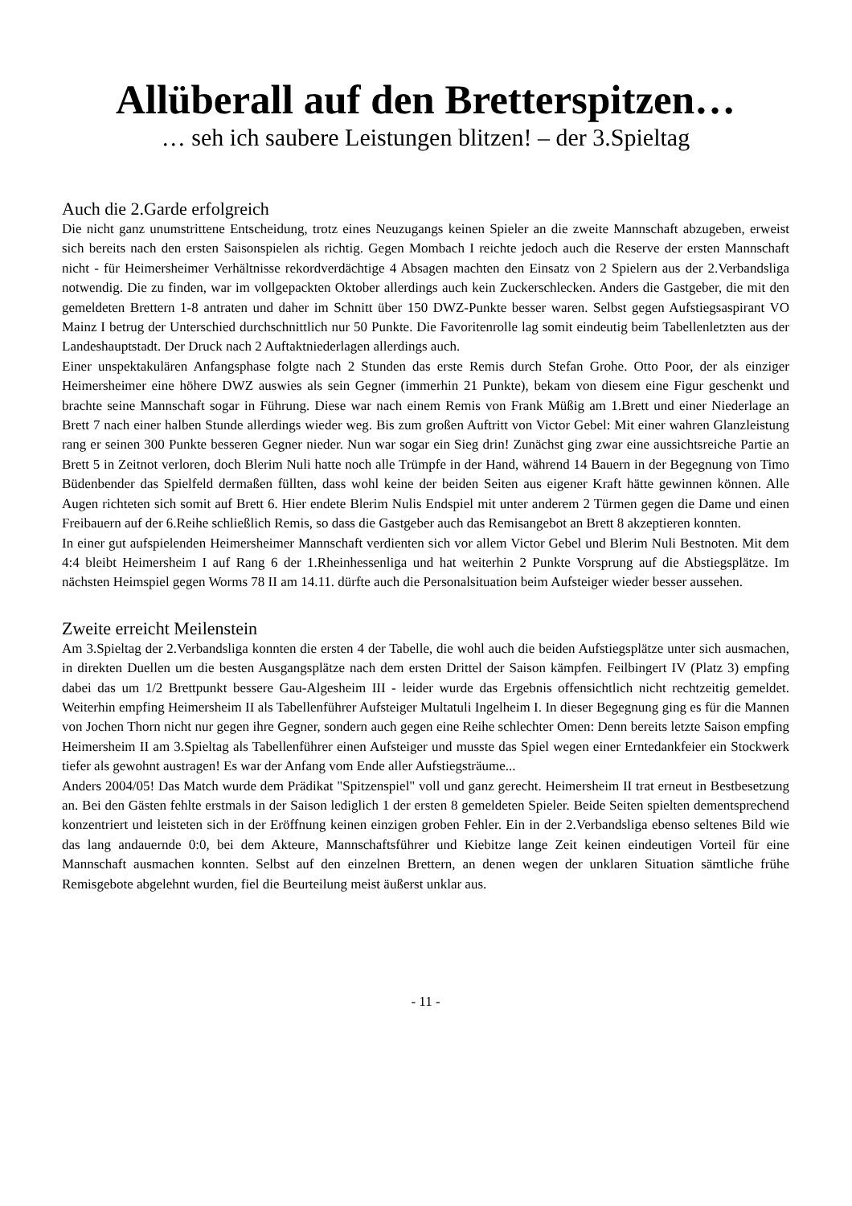Allüberall auf den Bretterspitzen…
… seh ich saubere Leistungen blitzen! – der 3.Spieltag
Auch die 2.Garde erfolgreich
Die nicht ganz unumstrittene Entscheidung, trotz eines Neuzugangs keinen Spieler an die zweite Mannschaft abzugeben, erweist sich bereits nach den ersten Saisonspielen als richtig. Gegen Mombach I reichte jedoch auch die Reserve der ersten Mannschaft nicht - für Heimersheimer Verhältnisse rekordverdächtige 4 Absagen machten den Einsatz von 2 Spielern aus der 2.Verbandsliga notwendig. Die zu finden, war im vollgepackten Oktober allerdings auch kein Zuckerschlecken. Anders die Gastgeber, die mit den gemeldeten Brettern 1-8 antraten und daher im Schnitt über 150 DWZ-Punkte besser waren. Selbst gegen Aufstiegsaspirant VO Mainz I betrug der Unterschied durchschnittlich nur 50 Punkte. Die Favoritenrolle lag somit eindeutig beim Tabellenletzten aus der Landeshauptstadt. Der Druck nach 2 Auftaktniederlagen allerdings auch.
Einer unspektakulären Anfangsphase folgte nach 2 Stunden das erste Remis durch Stefan Grohe. Otto Poor, der als einziger Heimersheimer eine höhere DWZ auswies als sein Gegner (immerhin 21 Punkte), bekam von diesem eine Figur geschenkt und brachte seine Mannschaft sogar in Führung. Diese war nach einem Remis von Frank Müßig am 1.Brett und einer Niederlage an Brett 7 nach einer halben Stunde allerdings wieder weg. Bis zum großen Auftritt von Victor Gebel: Mit einer wahren Glanzleistung rang er seinen 300 Punkte besseren Gegner nieder. Nun war sogar ein Sieg drin! Zunächst ging zwar eine aussichtsreiche Partie an Brett 5 in Zeitnot verloren, doch Blerim Nuli hatte noch alle Trümpfe in der Hand, während 14 Bauern in der Begegnung von Timo Büdenbender das Spielfeld dermaßen füllten, dass wohl keine der beiden Seiten aus eigener Kraft hätte gewinnen können. Alle Augen richteten sich somit auf Brett 6. Hier endete Blerim Nulis Endspiel mit unter anderem 2 Türmen gegen die Dame und einen Freibauern auf der 6.Reihe schließlich Remis, so dass die Gastgeber auch das Remisangebot an Brett 8 akzeptieren konnten.
In einer gut aufspielenden Heimersheimer Mannschaft verdienten sich vor allem Victor Gebel und Blerim Nuli Bestnoten. Mit dem 4:4 bleibt Heimersheim I auf Rang 6 der 1.Rheinhessenliga und hat weiterhin 2 Punkte Vorsprung auf die Abstiegsplätze. Im nächsten Heimspiel gegen Worms 78 II am 14.11. dürfte auch die Personalsituation beim Aufsteiger wieder besser aussehen.
Zweite erreicht Meilenstein
Am 3.Spieltag der 2.Verbandsliga konnten die ersten 4 der Tabelle, die wohl auch die beiden Aufstiegsplätze unter sich ausmachen, in direkten Duellen um die besten Ausgangsplätze nach dem ersten Drittel der Saison kämpfen. Feilbingert IV (Platz 3) empfing dabei das um 1/2 Brettpunkt bessere Gau-Algesheim III - leider wurde das Ergebnis offensichtlich nicht rechtzeitig gemeldet. Weiterhin empfing Heimersheim II als Tabellenführer Aufsteiger Multatuli Ingelheim I. In dieser Begegnung ging es für die Mannen von Jochen Thorn nicht nur gegen ihre Gegner, sondern auch gegen eine Reihe schlechter Omen: Denn bereits letzte Saison empfing Heimersheim II am 3.Spieltag als Tabellenführer einen Aufsteiger und musste das Spiel wegen einer Erntedankfeier ein Stockwerk tiefer als gewohnt austragen! Es war der Anfang vom Ende aller Aufstiegsträume...
Anders 2004/05! Das Match wurde dem Prädikat "Spitzenspiel" voll und ganz gerecht. Heimersheim II trat erneut in Bestbesetzung an. Bei den Gästen fehlte erstmals in der Saison lediglich 1 der ersten 8 gemeldeten Spieler. Beide Seiten spielten dementsprechend konzentriert und leisteten sich in der Eröffnung keinen einzigen groben Fehler. Ein in der 2.Verbandsliga ebenso seltenes Bild wie das lang andauernde 0:0, bei dem Akteure, Mannschaftsführer und Kiebitze lange Zeit keinen eindeutigen Vorteil für eine Mannschaft ausmachen konnten. Selbst auf den einzelnen Brettern, an denen wegen der unklaren Situation sämtliche frühe Remisgebote abgelehnt wurden, fiel die Beurteilung meist äußerst unklar aus.
- 11 -